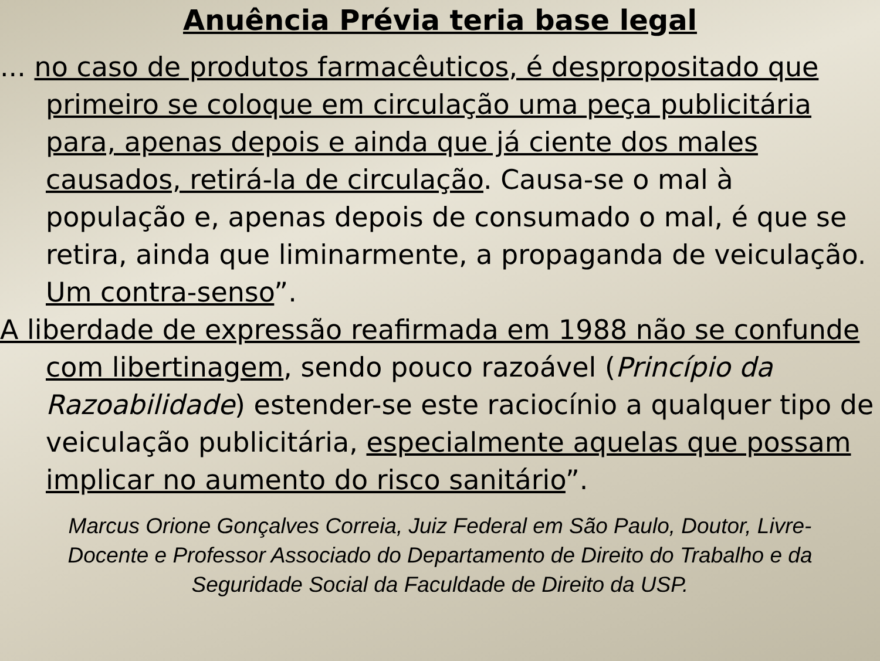Anuência Prévia teria base legal
... no caso de produtos farmacêuticos, é despropositado que primeiro se coloque em circulação uma peça publicitária para, apenas depois e ainda que já ciente dos males causados, retirá-la de circulação. Causa-se o mal à população e, apenas depois de consumado o mal, é que se retira, ainda que liminarmente, a propaganda de veiculação. Um contra-senso”.
A liberdade de expressão reafirmada em 1988 não se confunde com libertinagem, sendo pouco razoável (Princípio da Razoabilidade) estender-se este raciocínio a qualquer tipo de veiculação publicitária, especialmente aquelas que possam implicar no aumento do risco sanitário”.
Marcus Orione Gonçalves Correia, Juiz Federal em São Paulo, Doutor, Livre-Docente e Professor Associado do Departamento de Direito do Trabalho e da Seguridade Social da Faculdade de Direito da USP.